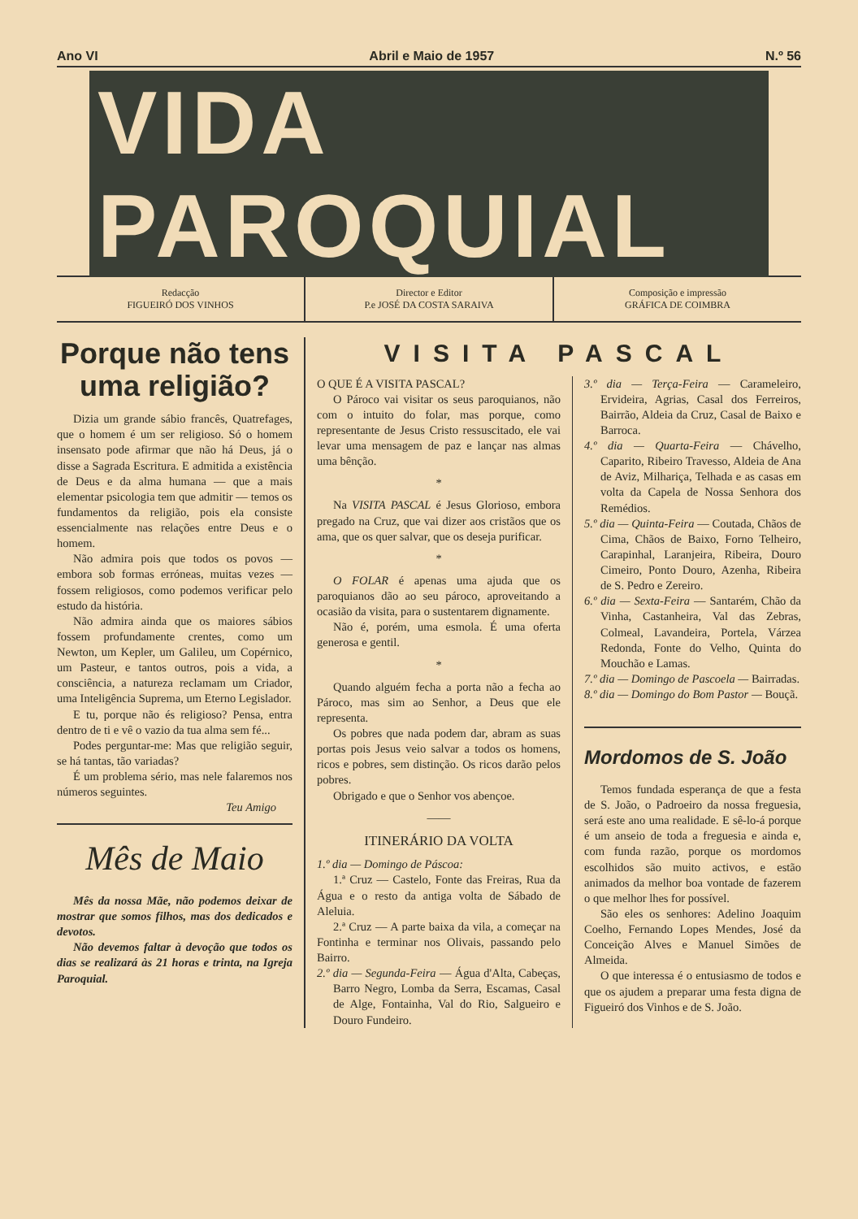Ano VI Abril e Maio de 1957 N.º 56
VIDA PAROQUIAL
Redacção
FIGUEIRÓ DOS VINHOS
Director e Editor
P.e JOSÉ DA COSTA SARAIVA
Composição e impressão
GRÁFICA DE COIMBRA
Porque não tens uma religião?
Dizia um grande sábio francês, Quatrefages, que o homem é um ser religioso. Só o homem insensato pode afirmar que não há Deus, já o disse a Sagrada Escritura. E admitida a existência de Deus e da alma humana — que a mais elementar psicologia tem que admitir — temos os fundamentos da religião, pois ela consiste essencialmente nas relações entre Deus e o homem.
Não admira pois que todos os povos — embora sob formas erróneas, muitas vezes — fossem religiosos, como podemos verificar pelo estudo da história.
Não admira ainda que os maiores sábios fossem profundamente crentes, como um Newton, um Kepler, um Galileu, um Copérnico, um Pasteur, e tantos outros, pois a vida, a consciência, a natureza reclamam um Criador, uma Inteligência Suprema, um Eterno Legislador.
E tu, porque não és religioso? Pensa, entra dentro de ti e vê o vazio da tua alma sem fé...
Podes perguntar-me: Mas que religião seguir, se há tantas, tão variadas?
É um problema sério, mas nele falaremos nos números seguintes.
Teu Amigo
Mês de Maio
Mês da nossa Mãe, não podemos deixar de mostrar que somos filhos, mas dos dedicados e devotos.
Não devemos faltar à devoção que todos os dias se realizará às 21 horas e trinta, na Igreja Paroquial.
VISITA PASCAL
O QUE É A VISITA PASCAL?
O Pároco vai visitar os seus paroquianos, não com o intuito do folar, mas porque, como representante de Jesus Cristo ressuscitado, ele vai levar uma mensagem de paz e lançar nas almas uma bênção.
*
Na VISITA PASCAL é Jesus Glorioso, embora pregado na Cruz, que vai dizer aos cristãos que os ama, que os quer salvar, que os deseja purificar.
*
O FOLAR é apenas uma ajuda que os paroquianos dão ao seu pároco, aproveitando a ocasião da visita, para o sustentarem dignamente.
Não é, porém, uma esmola. É uma oferta generosa e gentil.
*
Quando alguém fecha a porta não a fecha ao Pároco, mas sim ao Senhor, a Deus que ele representa.
Os pobres que nada podem dar, abram as suas portas pois Jesus veio salvar a todos os homens, ricos e pobres, sem distinção. Os ricos darão pelos pobres.
Obrigado e que o Senhor vos abençoe.
——
ITINERÁRIO DA VOLTA
1.º dia — Domingo de Páscoa:
1.ª Cruz — Castelo, Fonte das Freiras, Rua da Água e o resto da antiga volta de Sábado de Aleluia.
2.ª Cruz — A parte baixa da vila, a começar na Fontinha e terminar nos Olivais, passando pelo Bairro.
2.º dia — Segunda-Feira — Água d'Alta, Cabeças, Barro Negro, Lomba da Serra, Escamas, Casal de Alge, Fontainha, Val do Rio, Salgueiro e Douro Fundeiro.
3.º dia — Terça-Feira — Carameleiro, Ervideira, Agrias, Casal dos Ferreiros, Bairrão, Aldeia da Cruz, Casal de Baixo e Barroca.
4.º dia — Quarta-Feira — Chávelho, Caparito, Ribeiro Travesso, Aldeia de Ana de Aviz, Milhariça, Telhada e as casas em volta da Capela de Nossa Senhora dos Remédios.
5.º dia — Quinta-Feira — Coutada, Chãos de Cima, Chãos de Baixo, Forno Telheiro, Carapinhal, Laranjeira, Ribeira, Douro Cimeiro, Ponto Douro, Azenha, Ribeira de S. Pedro e Zereiro.
6.º dia — Sexta-Feira — Santarém, Chão da Vinha, Castanheira, Val das Zebras, Colmeal, Lavandeira, Portela, Várzea Redonda, Fonte do Velho, Quinta do Mouchão e Lamas.
7.º dia — Domingo de Pascoela — Bairradas.
8.º dia — Domingo do Bom Pastor — Bouçã.
Mordomos de S. João
Temos fundada esperança de que a festa de S. João, o Padroeiro da nossa freguesia, será este ano uma realidade. E sê-lo-á porque é um anseio de toda a freguesia e ainda e, com funda razão, porque os mordomos escolhidos são muito activos, e estão animados da melhor boa vontade de fazerem o que melhor lhes for possível.
São eles os senhores: Adelino Joaquim Coelho, Fernando Lopes Mendes, José da Conceição Alves e Manuel Simões de Almeida.
O que interessa é o entusiasmo de todos e que os ajudem a preparar uma festa digna de Figueiró dos Vinhos e de S. João.